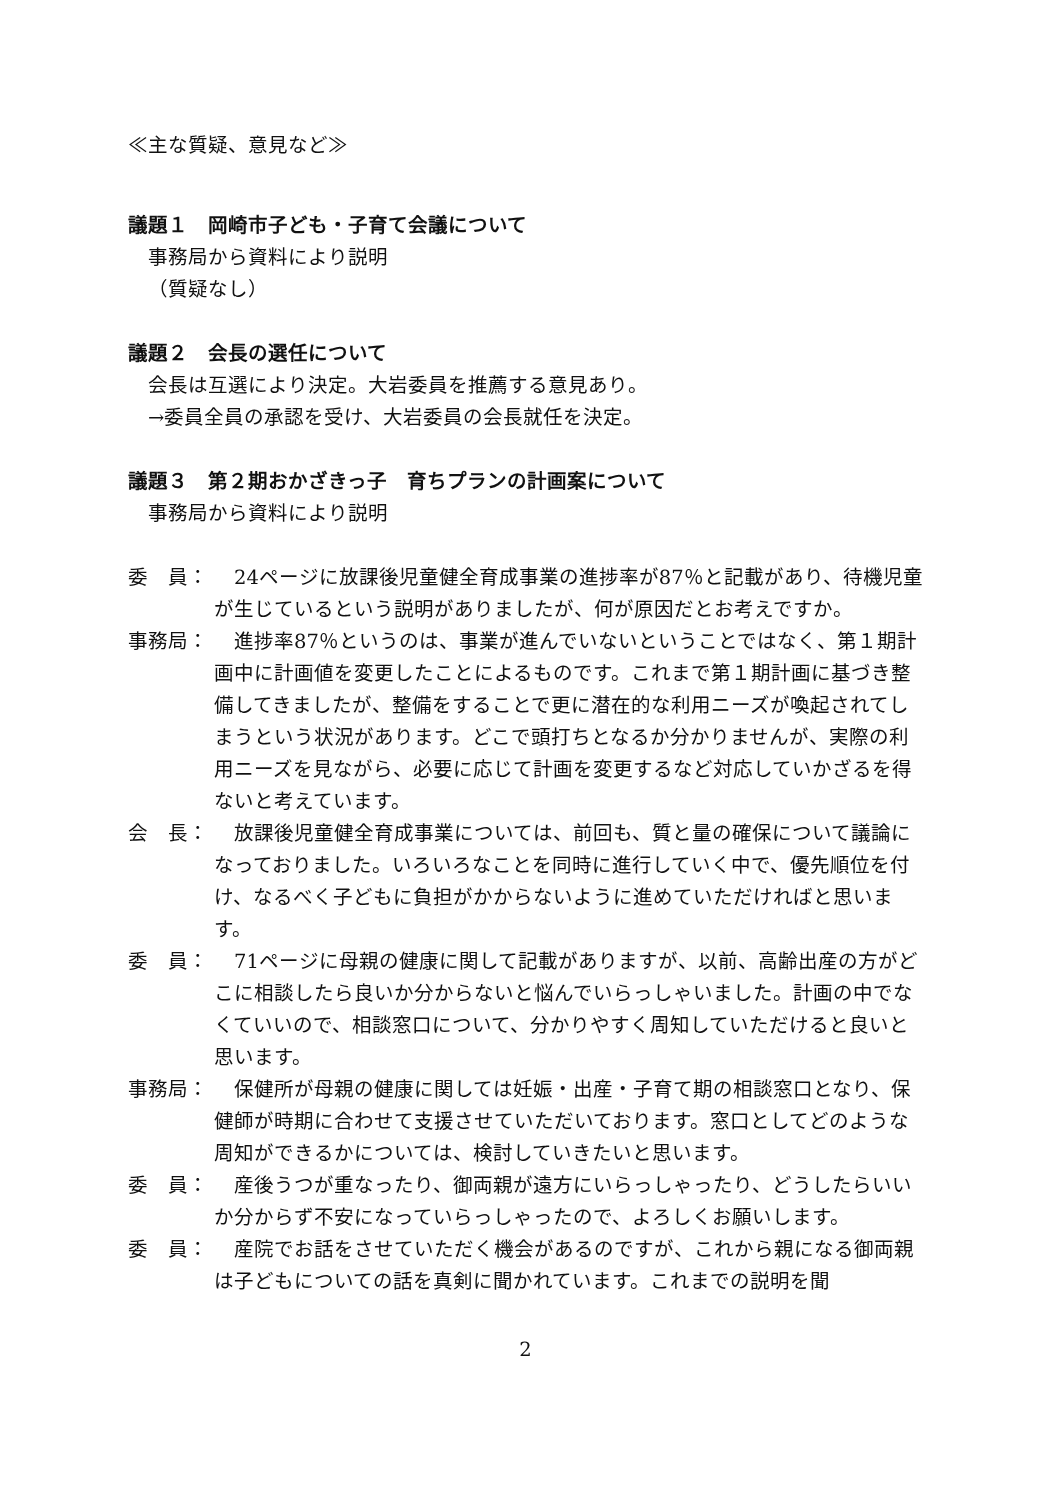≪主な質疑、意見など≫
議題１　岡崎市子ども・子育て会議について
事務局から資料により説明
（質疑なし）
議題２　会長の選任について
会長は互選により決定。大岩委員を推薦する意見あり。
→委員全員の承認を受け、大岩委員の会長就任を決定。
議題３　第２期おかざきっ子　育ちプランの計画案について
事務局から資料により説明
委　員：　24ページに放課後児童健全育成事業の進捗率が87％と記載があり、待機児童が生じているという説明がありましたが、何が原因だとお考えですか。
事務局：　進捗率87％というのは、事業が進んでいないということではなく、第１期計画中に計画値を変更したことによるものです。これまで第１期計画に基づき整備してきましたが、整備をすることで更に潜在的な利用ニーズが喚起されてしまうという状況があります。どこで頭打ちとなるか分かりませんが、実際の利用ニーズを見ながら、必要に応じて計画を変更するなど対応していかざるを得ないと考えています。
会　長：　放課後児童健全育成事業については、前回も、質と量の確保について議論になっておりました。いろいろなことを同時に進行していく中で、優先順位を付け、なるべく子どもに負担がかからないように進めていただければと思います。
委　員：　71ページに母親の健康に関して記載がありますが、以前、高齢出産の方がどこに相談したら良いか分からないと悩んでいらっしゃいました。計画の中でなくていいので、相談窓口について、分かりやすく周知していただけると良いと思います。
事務局：　保健所が母親の健康に関しては妊娠・出産・子育て期の相談窓口となり、保健師が時期に合わせて支援させていただいております。窓口としてどのような周知ができるかについては、検討していきたいと思います。
委　員：　産後うつが重なったり、御両親が遠方にいらっしゃったり、どうしたらいいか分からず不安になっていらっしゃったので、よろしくお願いします。
委　員：　産院でお話をさせていただく機会があるのですが、これから親になる御両親は子どもについての話を真剣に聞かれています。これまでの説明を聞
2